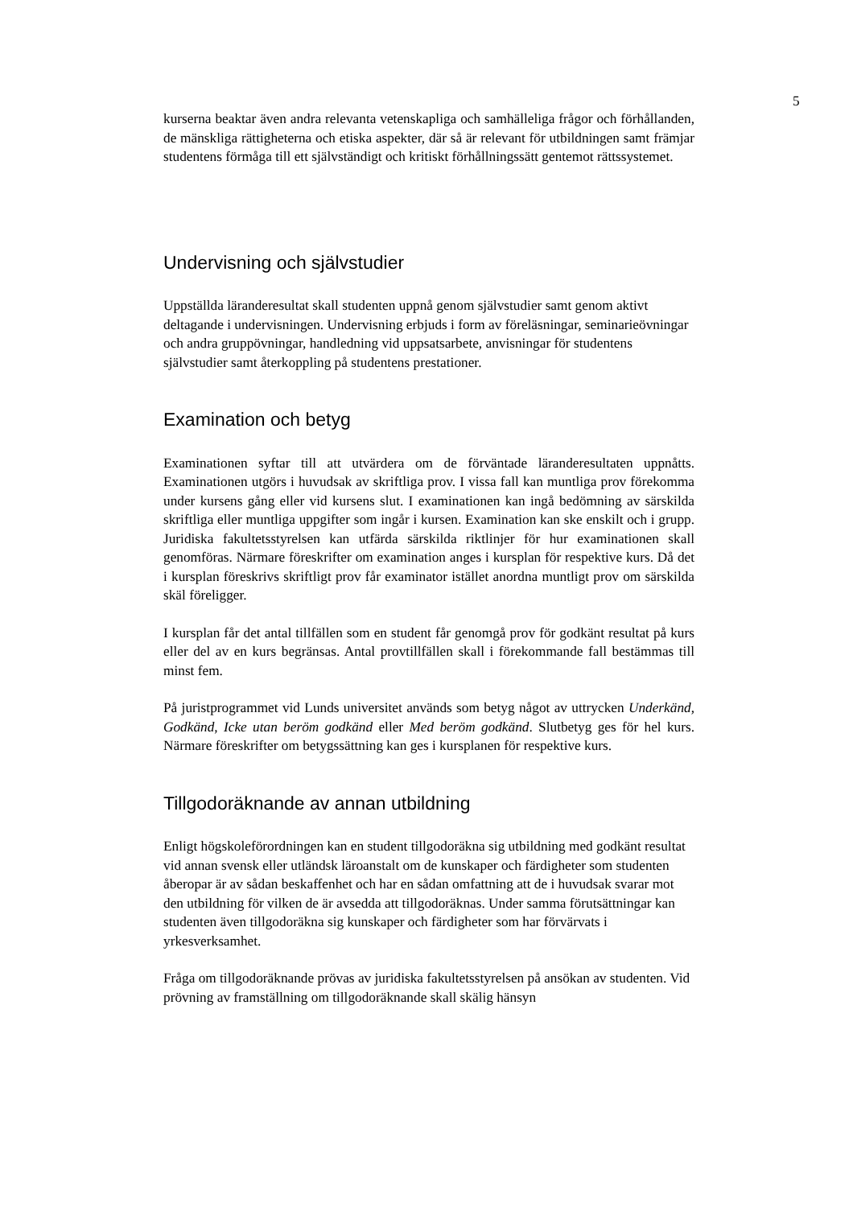5
kurserna beaktar även andra relevanta vetenskapliga och samhälleliga frågor och förhållanden, de mänskliga rättigheterna och etiska aspekter, där så är relevant för utbildningen samt främjar studentens förmåga till ett självständigt och kritiskt förhållningssätt gentemot rättssystemet.
Undervisning och självstudier
Uppställda läranderesultat skall studenten uppnå genom självstudier samt genom aktivt deltagande i undervisningen. Undervisning erbjuds i form av föreläsningar, seminarieövningar och andra gruppövningar, handledning vid uppsatsarbete, anvisningar för studentens självstudier samt återkoppling på studentens prestationer.
Examination och betyg
Examinationen syftar till att utvärdera om de förväntade läranderesultaten uppnåtts. Examinationen utgörs i huvudsak av skriftliga prov. I vissa fall kan muntliga prov förekomma under kursens gång eller vid kursens slut. I examinationen kan ingå bedömning av särskilda skriftliga eller muntliga uppgifter som ingår i kursen. Examination kan ske enskilt och i grupp. Juridiska fakultetsstyrelsen kan utfärda särskilda riktlinjer för hur examinationen skall genomföras. Närmare föreskrifter om examination anges i kursplan för respektive kurs. Då det i kursplan föreskrivs skriftligt prov får examinator istället anordna muntligt prov om särskilda skäl föreligger.
I kursplan får det antal tillfällen som en student får genomgå prov för godkänt resultat på kurs eller del av en kurs begränsas. Antal provtillfällen skall i förekommande fall bestämmas till minst fem.
På juristprogrammet vid Lunds universitet används som betyg något av uttrycken Underkänd, Godkänd, Icke utan beröm godkänd eller Med beröm godkänd. Slutbetyg ges för hel kurs. Närmare föreskrifter om betygssättning kan ges i kursplanen för respektive kurs.
Tillgodoräknande av annan utbildning
Enligt högskoleförordningen kan en student tillgodoräkna sig utbildning med godkänt resultat vid annan svensk eller utländsk läroanstalt om de kunskaper och färdigheter som studenten åberopar är av sådan beskaffenhet och har en sådan omfattning att de i huvudsak svarar mot den utbildning för vilken de är avsedda att tillgodoräknas. Under samma förutsättningar kan studenten även tillgodoräkna sig kunskaper och färdigheter som har förvärvats i yrkesverksamhet.
Fråga om tillgodoräknande prövas av juridiska fakultetsstyrelsen på ansökan av studenten. Vid prövning av framställning om tillgodoräknande skall skälig hänsyn